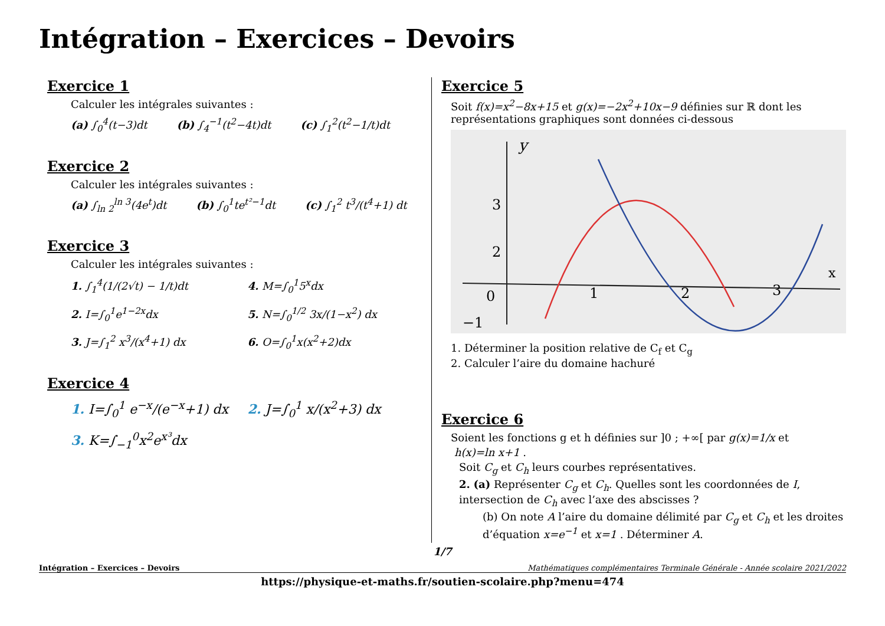Intégration – Exercices – Devoirs
Exercice 1
Calculer les intégrales suivantes :
(a) ∫<sub>0</sub><sup>4</sup>(t−3)dt (b) ∫<sub>4</sub><sup>−1</sup>(t<sup>2</sup>−4t)dt (c) ∫<sub>1</sub><sup>2</sup>(t<sup>2</sup>−1/t)dt
Exercice 2
Calculer les intégrales suivantes :
(a) ∫<sub>ln 2</sub><sup>ln 3</sup>(4e<sup>t</sup>)dt (b) ∫<sub>0</sub><sup>1</sup>te<sup>t²−1</sup>dt (c) ∫<sub>1</sub><sup>2</sup> t<sup>3</sup>/(t<sup>4</sup>+1) dt
Exercice 3
Calculer les intégrales suivantes :
1. ∫<sub>1</sub><sup>4</sup>(1/(2√t) − 1/t)dt 4. M=∫<sub>0</sub><sup>1</sup>5<sup>x</sup>dx 2. I=∫<sub>0</sub><sup>1</sup>e<sup>1−2x</sup>dx 5. N=∫<sub>0</sub><sup>1/2</sup> 3x/(1−x<sup>2</sup>) dx 3. J=∫<sub>1</sub><sup>2</sup> x<sup>3</sup>/(x<sup>4</sup>+1) dx 6. O=∫<sub>0</sub><sup>1</sup>x(x<sup>2</sup>+2)dx
Exercice 4
1. I=∫<sub>0</sub><sup>1</sup> e<sup>−x</sup>/(e<sup>−x</sup>+1) dx 2. J=∫<sub>0</sub><sup>1</sup> x/(x<sup>2</sup>+3) dx 3. K=∫<sub>−1</sub><sup>0</sup>x<sup>2</sup>e<sup>x³</sup>dx
Exercice 5
Soit f(x)=x<sup>2</sup>−8x+15 et g(x)=−2x<sup>2</sup>+10x−9 définies sur ℝ dont les représentations graphiques sont données ci-dessous
y
x
0
1
2
3
3
2
−1
1. Déterminer la position relative de C<sub>f</sub> et C<sub>g</sub>
2. Calculer l’aire du domaine hachuré
Exercice 6
Soient les fonctions g et h définies sur ]0 ; +∞[ par g(x)=1/x et
h(x)=ln x+1 .
Soit C<sub>g</sub> et C<sub>h</sub> leurs courbes représentatives.
2. (a) Représenter C<sub>g</sub> et C<sub>h</sub>. Quelles sont les coordonnées de I, intersection de C<sub>h</sub> avec l’axe des abscisses ?
(b) On note A l’aire du domaine délimité par C<sub>g</sub> et C<sub>h</sub> et les droites d’équation x=e<sup>−1</sup> et x=1 . Déterminer A.
1/7
Intégration – Exercices – Devoirs Mathématiques complémentaires Terminale Générale - Année scolaire 2021/2022
https://physique-et-maths.fr/soutien-scolaire.php?menu=474